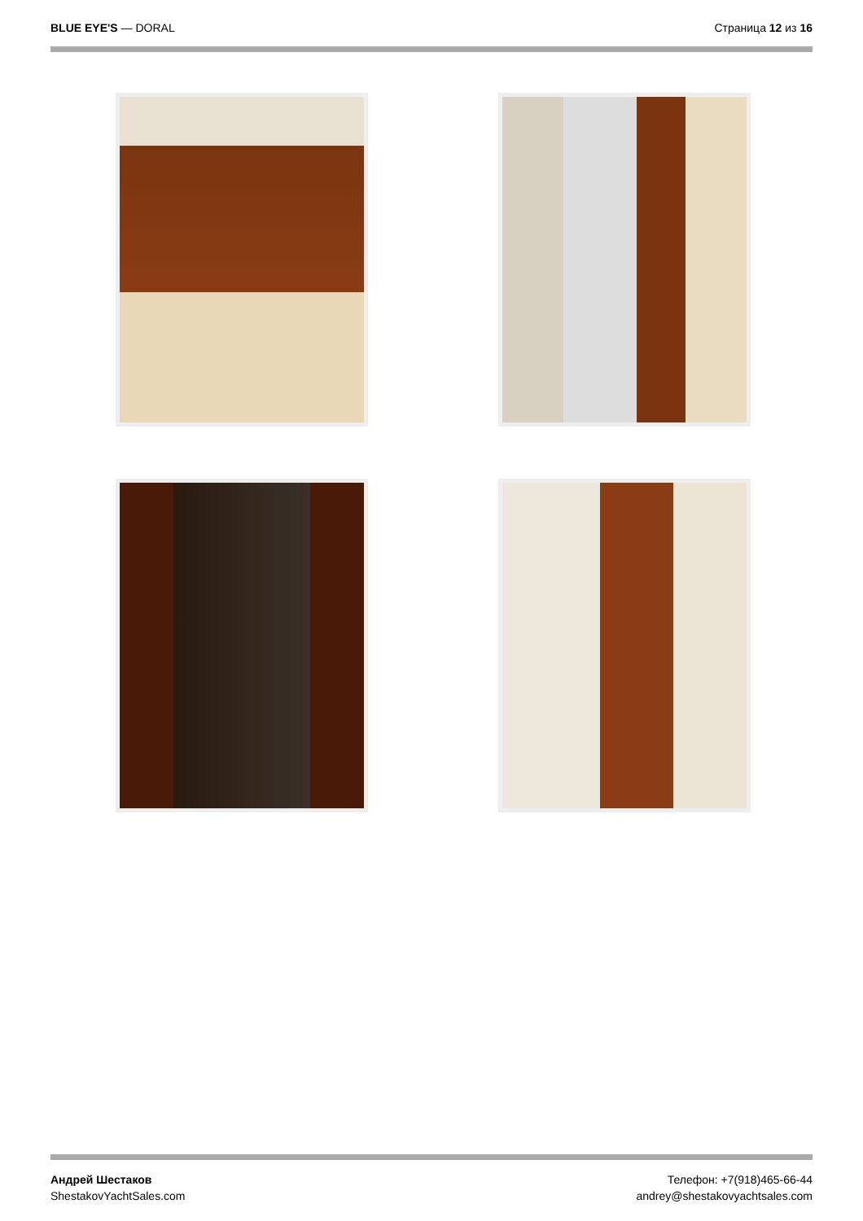BLUE EYE'S — DORAL Страница 12 из 16
Андрей Шестаков
ShestakovYachtSales.com
Телефон: +7(918)465-66-44
andrey@shestakovyachtsales.com